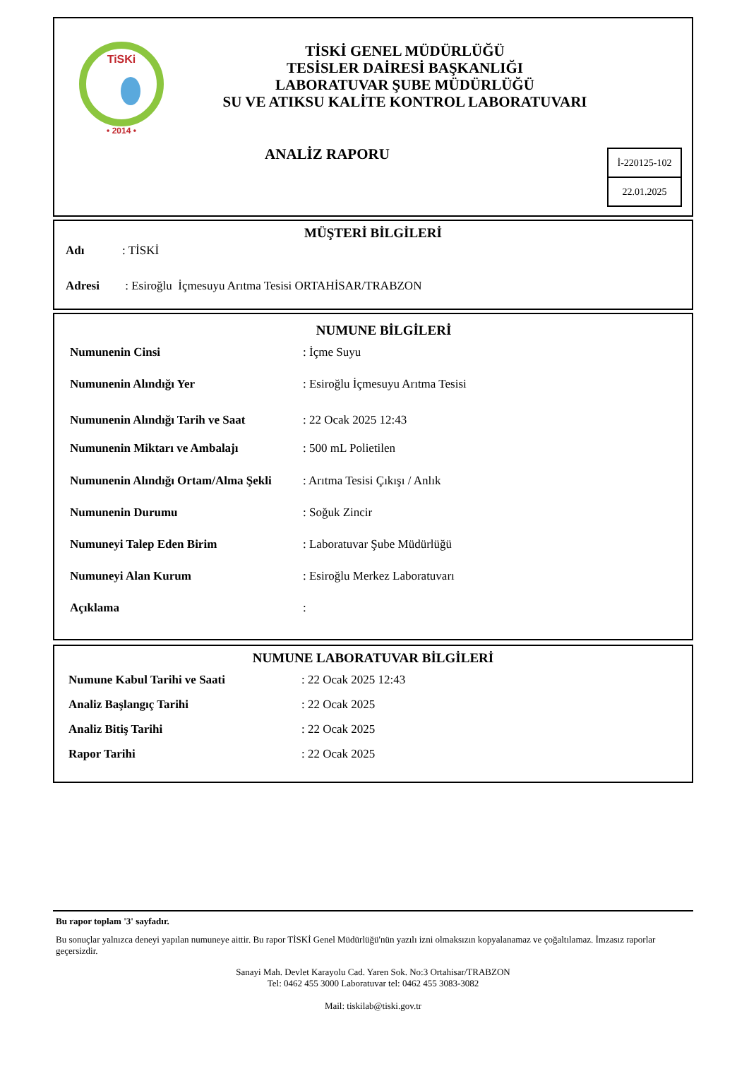TiSKi
• 2014 •
TİSKİ GENEL MÜDÜRLÜĞÜ
TESİSLER DAİRESİ BAŞKANLIĞI
LABORATUVAR ŞUBE MÜDÜRLÜĞÜ
SU VE ATIKSU KALİTE KONTROL LABORATUVARI
ANALİZ RAPORU
İ-220125-102
22.01.2025
MÜŞTERİ BİLGİLERİ
| Adı | : TİSKİ |
| Adresi | : Esiroğlu İçmesuyu Arıtma Tesisi ORTAHİSAR/TRABZON |
NUMUNE BİLGİLERİ
| Numunenin Cinsi | : İçme Suyu |
| Numunenin Alındığı Yer | : Esiroğlu İçmesuyu Arıtma Tesisi |
| Numunenin Alındığı Tarih ve Saat | : 22 Ocak 2025 12:43 |
| Numunenin Miktarı ve Ambalajı | : 500 mL Polietilen |
| Numunenin Alındığı Ortam/Alma Şekli | : Arıtma Tesisi Çıkışı / Anlık |
| Numunenin Durumu | : Soğuk Zincir |
| Numuneyi Talep Eden Birim | : Laboratuvar Şube Müdürlüğü |
| Numuneyi Alan Kurum | : Esiroğlu Merkez Laboratuvarı |
| Açıklama | : |
NUMUNE LABORATUVAR BİLGİLERİ
| Numune Kabul Tarihi ve Saati | : 22 Ocak 2025 12:43 |
| Analiz Başlangıç Tarihi | : 22 Ocak 2025 |
| Analiz Bitiş Tarihi | : 22 Ocak 2025 |
| Rapor Tarihi | : 22 Ocak 2025 |
Bu rapor toplam '3' sayfadır.
Bu sonuçlar yalnızca deneyi yapılan numuneye aittir. Bu rapor TİSKİ Genel Müdürlüğü'nün yazılı izni olmaksızın kopyalanamaz ve çoğaltılamaz. İmzasız raporlar geçersizdir.
Sanayi Mah. Devlet Karayolu Cad. Yaren Sok. No:3 Ortahisar/TRABZON
Tel: 0462 455 3000 Laboratuvar tel: 0462 455 3083-3082
Mail: tiskilab@tiski.gov.tr